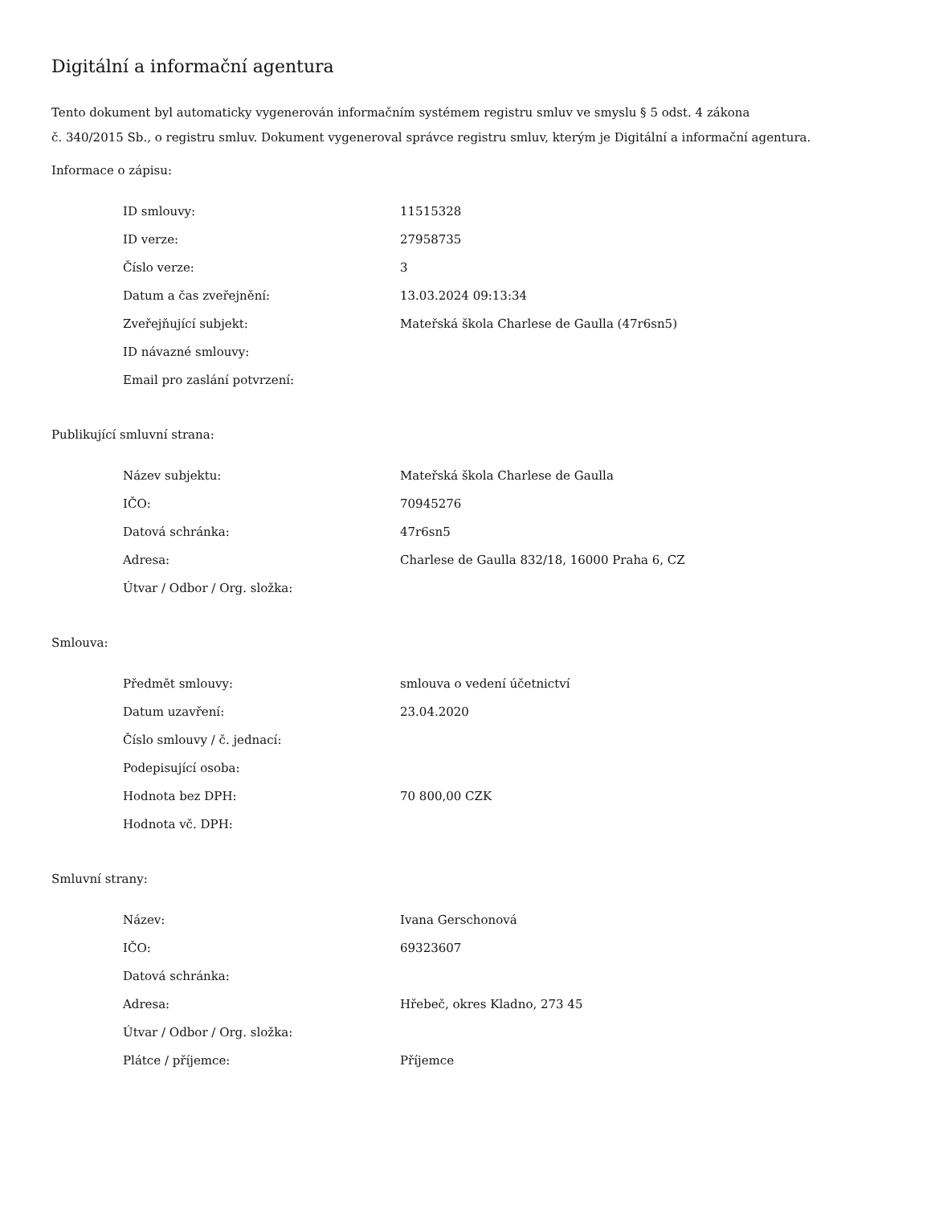Digitální a informační agentura
Tento dokument byl automaticky vygenerován informačním systémem registru smluv ve smyslu § 5 odst. 4 zákona
č. 340/2015 Sb., o registru smluv. Dokument vygeneroval správce registru smluv, kterým je Digitální a informační agentura.
Informace o zápisu:
| ID smlouvy: | 11515328 |
| ID verze: | 27958735 |
| Číslo verze: | 3 |
| Datum a čas zveřejnění: | 13.03.2024 09:13:34 |
| Zveřejňující subjekt: | Mateřská škola Charlese de Gaulla (47r6sn5) |
| ID návazné smlouvy: | |
| Email pro zaslání potvrzení: | |
Publikující smluvní strana:
| Název subjektu: | Mateřská škola Charlese de Gaulla |
| IČO: | 70945276 |
| Datová schránka: | 47r6sn5 |
| Adresa: | Charlese de Gaulla 832/18, 16000 Praha 6, CZ |
| Útvar / Odbor / Org. složka: | |
Smlouva:
| Předmět smlouvy: | smlouva o vedení účetnictví |
| Datum uzavření: | 23.04.2020 |
| Číslo smlouvy / č. jednací: | |
| Podepisující osoba: | |
| Hodnota bez DPH: | 70 800,00 CZK |
| Hodnota vč. DPH: | |
Smluvní strany:
| Název: | Ivana Gerschonová |
| IČO: | 69323607 |
| Datová schránka: | |
| Adresa: | Hřebeč, okres Kladno, 273 45 |
| Útvar / Odbor / Org. složka: | |
| Plátce / příjemce: | Příjemce |